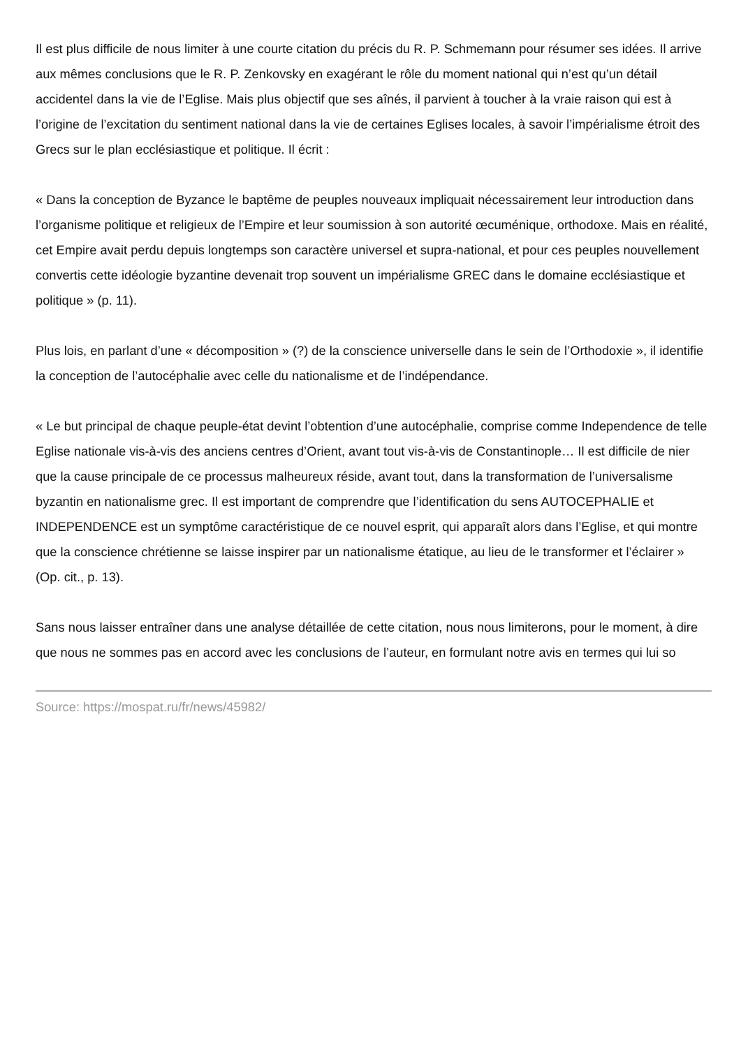Il est plus difficile de nous limiter à une courte citation du précis du R. P. Schmemann pour résumer ses idées. Il arrive aux mêmes conclusions que le R. P. Zenkovsky en exagérant le rôle du moment national qui n’est qu’un détail accidentel dans la vie de l’Eglise. Mais plus objectif que ses aînés, il parvient à toucher à la vraie raison qui est à l’origine de l’excitation du sentiment national dans la vie de certaines Eglises locales, à savoir l’impérialisme étroit des Grecs sur le plan ecclésiastique et politique. Il écrit :
« Dans la conception de Byzance le baptême de peuples nouveaux impliquait nécessairement leur introduction dans l’organisme politique et religieux de l’Empire et leur soumission à son autorité œcuménique, orthodoxe. Mais en réalité, cet Empire avait perdu depuis longtemps son caractère universel et supra-national, et pour ces peuples nouvellement convertis cette idéologie byzantine devenait trop souvent un impérialisme GREC dans le domaine ecclésiastique et politique » (p. 11).
Plus lois, en parlant d’une « décomposition » (?) de la conscience universelle dans le sein de l’Orthodoxie », il identifie la conception de l’autocéphalie avec celle du nationalisme et de l’indépendance.
« Le but principal de chaque peuple-état devint l’obtention d’une autocéphalie, comprise comme Independence de telle Eglise nationale vis-à-vis des anciens centres d’Orient, avant tout vis-à-vis de Constantinople… Il est difficile de nier que la cause principale de ce processus malheureux réside, avant tout, dans la transformation de l’universalisme byzantin en nationalisme grec. Il est important de comprendre que l’identification du sens AUTOCEPHALIE et INDEPENDENCE est un symptôme caractéristique de ce nouvel esprit, qui apparaît alors dans l’Eglise, et qui montre que la conscience chrétienne se laisse inspirer par un nationalisme étatique, au lieu de le transformer et l’éclairer » (Op. cit., p. 13).
Sans nous laisser entraîner dans une analyse détaillée de cette citation, nous nous limiterons, pour le moment, à dire que nous ne sommes pas en accord avec les conclusions de l’auteur, en formulant notre avis en termes qui lui so
Source: https://mospat.ru/fr/news/45982/